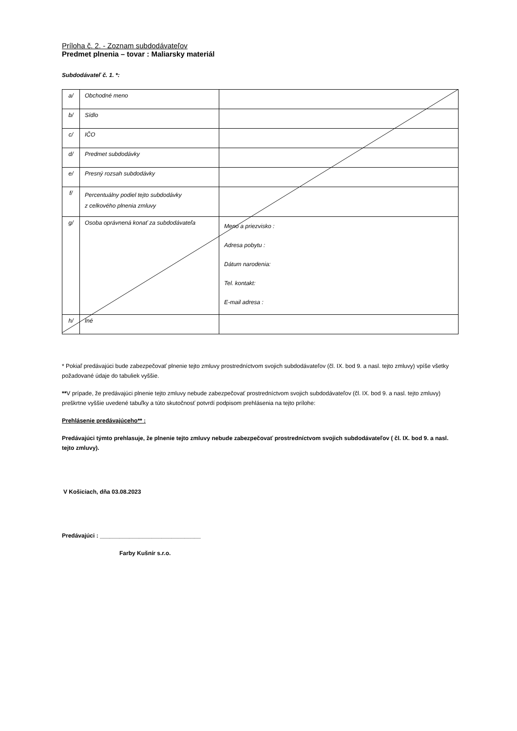Príloha č. 2. - Zoznam subdodávateľov
Predmet plnenia – tovar : Maliarsky materiál
Subdodávateľ č. 1. *:
| a/ | Obchodné meno | |
| b/ | Sídlo | |
| c/ | IČO | |
| d/ | Predmet subdodávky | |
| e/ | Presný rozsah subdodávky | |
| f/ | Percentuálny podiel tejto subdodávky z celkového plnenia zmluvy | |
| g/ | Osoba oprávnená konať za subdodávateľa | Meno a priezvisko : Adresa pobytu : Dátum narodenia: Tel. kontakt: E-mail adresa : |
| h/ | Iné | |
* Pokiaľ predávajúci bude zabezpečovať plnenie tejto zmluvy prostredníctvom svojich subdodávateľov (čl. IX. bod 9. a nasl. tejto zmluvy) vpíše všetky požadované údaje do tabuliek vyššie.
**V prípade, že predávajúci plnenie tejto zmluvy nebude zabezpečovať prostredníctvom svojich subdodávateľov (čl. IX. bod 9. a nasl. tejto zmluvy) preškrtne vyššie uvedené tabuľky a túto skutočnosť potvrdí podpisom prehlásenia na tejto prílohe:
Prehlásenie predávajúceho** :
Predávajúci týmto prehlasuje, že plnenie tejto zmluvy nebude zabezpečovať prostredníctvom svojich subdodávateľov ( čl. IX. bod 9. a nasl. tejto zmluvy).
V Košiciach, dňa 03.08.2023
Predávajúci : _______________________________
Farby Kušnír s.r.o.